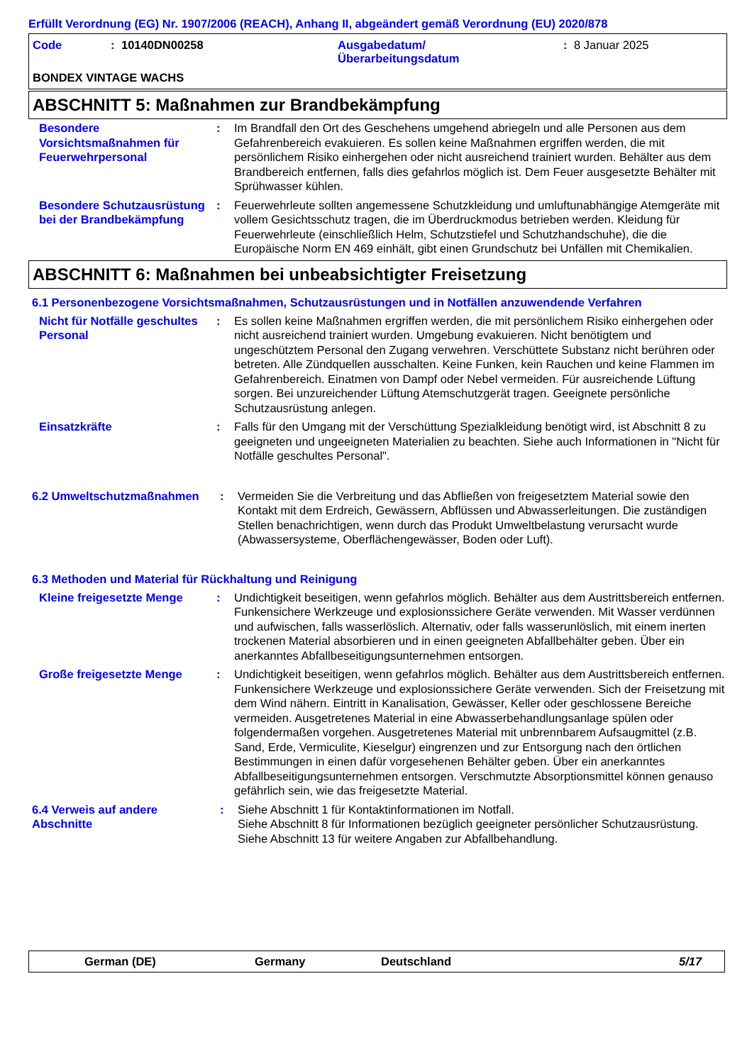Erfüllt Verordnung (EG) Nr. 1907/2006 (REACH), Anhang II, abgeändert gemäß Verordnung (EU) 2020/878
Code: 10140DN00258 Ausgabedatum/
Überarbeitungsdatum: 8 Januar 2025
BONDEX VINTAGE WACHS
ABSCHNITT 5: Maßnahmen zur Brandbekämpfung
Besondere Vorsichtsmaßnahmen für Feuerwehrpersonal
: Im Brandfall den Ort des Geschehens umgehend abriegeln und alle Personen aus dem Gefahrenbereich evakuieren. Es sollen keine Maßnahmen ergriffen werden, die mit persönlichem Risiko einhergehen oder nicht ausreichend trainiert wurden. Behälter aus dem Brandbereich entfernen, falls dies gefahrlos möglich ist. Dem Feuer ausgesetzte Behälter mit Sprühwasser kühlen.
Besondere Schutzausrüstung bei der Brandbekämpfung
: Feuerwehrleute sollten angemessene Schutzkleidung und umluftunabhängige Atemgeräte mit vollem Gesichtsschutz tragen, die im Überdruckmodus betrieben werden. Kleidung für Feuerwehrleute (einschließlich Helm, Schutzstiefel und Schutzhandschuhe), die die Europäische Norm EN 469 einhält, gibt einen Grundschutz bei Unfällen mit Chemikalien.
ABSCHNITT 6: Maßnahmen bei unbeabsichtigter Freisetzung
6.1 Personenbezogene Vorsichtsmaßnahmen, Schutzausrüstungen und in Notfällen anzuwendende Verfahren
Nicht für Notfälle geschultes Personal
: Es sollen keine Maßnahmen ergriffen werden, die mit persönlichem Risiko einhergehen oder nicht ausreichend trainiert wurden. Umgebung evakuieren. Nicht benötigtem und ungeschütztem Personal den Zugang verwehren. Verschüttete Substanz nicht berühren oder betreten. Alle Zündquellen ausschalten. Keine Funken, kein Rauchen und keine Flammen im Gefahrenbereich. Einatmen von Dampf oder Nebel vermeiden. Für ausreichende Lüftung sorgen. Bei unzureichender Lüftung Atemschutzgerät tragen. Geeignete persönliche Schutzausrüstung anlegen.
Einsatzkräfte : Falls für den Umgang mit der Verschüttung Spezialkleidung benötigt wird, ist Abschnitt 8 zu geeigneten und ungeeigneten Materialien zu beachten. Siehe auch Informationen in "Nicht für Notfälle geschultes Personal".
6.2 Umweltschutzmaßnahmen : Vermeiden Sie die Verbreitung und das Abfließen von freigesetztem Material sowie den Kontakt mit dem Erdreich, Gewässern, Abflüssen und Abwasserleitungen. Die zuständigen Stellen benachrichtigen, wenn durch das Produkt Umweltbelastung verursacht wurde (Abwassersysteme, Oberflächengewässer, Boden oder Luft).
6.3 Methoden und Material für Rückhaltung und Reinigung
Kleine freigesetzte Menge
: Undichtigkeit beseitigen, wenn gefahrlos möglich. Behälter aus dem Austrittsbereich entfernen. Funkensichere Werkzeuge und explosionssichere Geräte verwenden. Mit Wasser verdünnen und aufwischen, falls wasserlöslich. Alternativ, oder falls wasserunlöslich, mit einem inerten trockenen Material absorbieren und in einen geeigneten Abfallbehälter geben. Über ein anerkanntes Abfallbeseitigungsunternehmen entsorgen.
Große freigesetzte Menge : Undichtigkeit beseitigen, wenn gefahrlos möglich. Behälter aus dem Austrittsbereich entfernen. Funkensichere Werkzeuge und explosionssichere Geräte verwenden. Sich der Freisetzung mit dem Wind nähern. Eintritt in Kanalisation, Gewässer, Keller oder geschlossene Bereiche vermeiden. Ausgetretenes Material in eine Abwasserbehandlungsanlage spülen oder folgendermaßen vorgehen. Ausgetretenes Material mit unbrennbarem Aufsaugmittel (z.B. Sand, Erde, Vermiculite, Kieselgur) eingrenzen und zur Entsorgung nach den örtlichen Bestimmungen in einen dafür vorgesehenen Behälter geben. Über ein anerkanntes Abfallbeseitigungsunternehmen entsorgen. Verschmutzte Absorptionsmittel können genauso gefährlich sein, wie das freigesetzte Material.
6.4 Verweis auf andere Abschnitte
: Siehe Abschnitt 1 für Kontaktinformationen im Notfall.
Siehe Abschnitt 8 für Informationen bezüglich geeigneter persönlicher Schutzausrüstung.
Siehe Abschnitt 13 für weitere Angaben zur Abfallbehandlung.
German (DE) Germany Deutschland 5/17